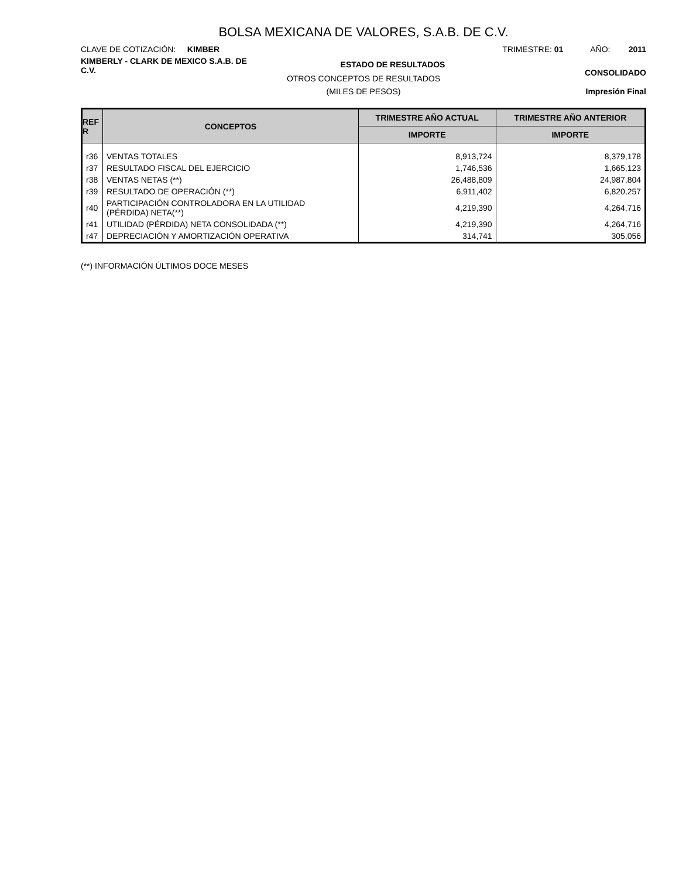BOLSA MEXICANA DE VALORES, S.A.B. DE C.V.
CLAVE DE COTIZACIÓN: KIMBER
TRIMESTRE: 01 AÑO: 2011
KIMBERLY - CLARK DE MEXICO S.A.B. DE C.V.
ESTADO DE RESULTADOS
CONSOLIDADO
OTROS CONCEPTOS DE RESULTADOS
(MILES DE PESOS) Impresión Final
| REF R | CONCEPTOS | TRIMESTRE AÑO ACTUAL | TRIMESTRE AÑO ANTERIOR |
| --- | --- | --- | --- |
| | | IMPORTE | IMPORTE |
| r36 | VENTAS TOTALES | 8,913,724 | 8,379,178 |
| r37 | RESULTADO FISCAL DEL EJERCICIO | 1,746,536 | 1,665,123 |
| r38 | VENTAS NETAS (**) | 26,488,809 | 24,987,804 |
| r39 | RESULTADO DE OPERACIÓN (**) | 6,911,402 | 6,820,257 |
| r40 | PARTICIPACIÓN CONTROLADORA EN LA UTILIDAD (PÉRDIDA) NETA(**) | 4,219,390 | 4,264,716 |
| r41 | UTILIDAD (PÉRDIDA) NETA CONSOLIDADA (**) | 4,219,390 | 4,264,716 |
| r47 | DEPRECIACIÓN Y AMORTIZACIÓN OPERATIVA | 314,741 | 305,056 |
(**) INFORMACIÓN ÚLTIMOS DOCE MESES